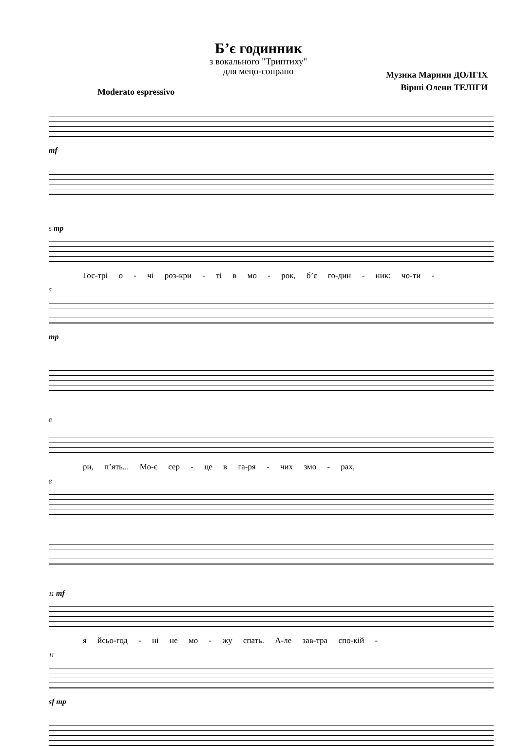Б’є годинник
з вокального "Триптиху"
для мецо-сопрано
Музика Марини ДОЛГІХ
Вірші Олени ТЕЛІГИ
Moderato espressivo
mf
5 mp
Гос-трі о - чі роз-кри - ті в мо - рок, б’є го-дин - ник: чо-ти -
5
mp
8
ри, п’ять... Мо-є сер - це в га-ря - чих змо - рах,
8
11 mf
я йсьо-год - ні не мо - жу спать. А-ле зав-тра спо-кій -
11
sf mp